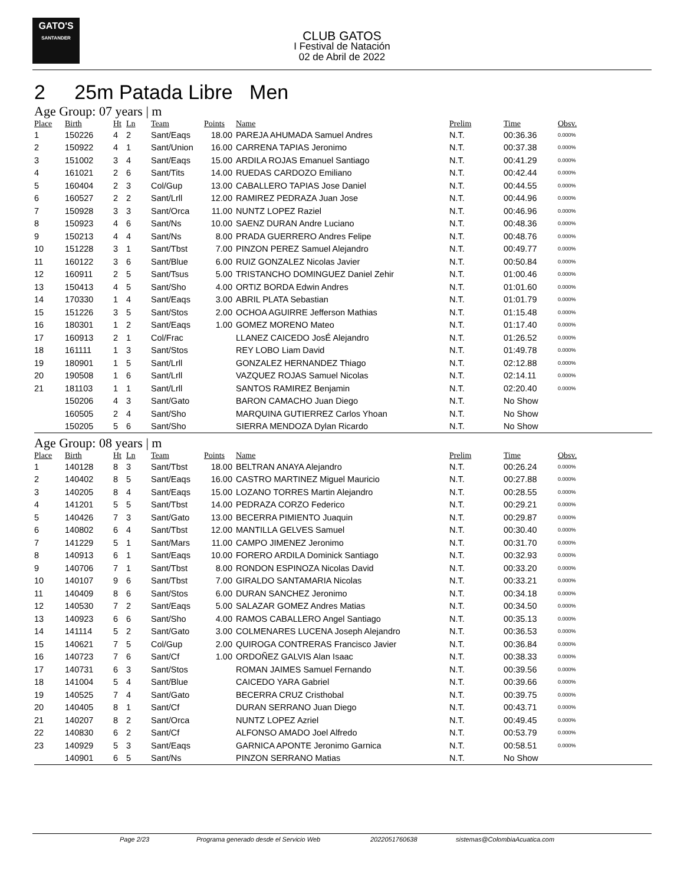GATO'S
SANTANDER
CLUB GATOS
I Festival de Natación
02 de Abril de 2022
2 25m Patada Libre Men
Age Group: 07 years | m
| Place | Birth | Ht | Ln | Team | Points | Name | Prelim | Time | Obsv. |
| --- | --- | --- | --- | --- | --- | --- | --- | --- | --- |
| 1 | 150226 | 4 | 2 | Sant/Eaqs | 18.00 | PAREJA AHUMADA Samuel Andres | N.T. | 00:36.36 | 0.000% |
| 2 | 150922 | 4 | 1 | Sant/Union | 16.00 | CARRENA TAPIAS Jeronimo | N.T. | 00:37.38 | 0.000% |
| 3 | 151002 | 3 | 4 | Sant/Eaqs | 15.00 | ARDILA ROJAS Emanuel Santiago | N.T. | 00:41.29 | 0.000% |
| 4 | 161021 | 2 | 6 | Sant/Tits | 14.00 | RUEDAS CARDOZO Emiliano | N.T. | 00:42.44 | 0.000% |
| 5 | 160404 | 2 | 3 | Col/Gup | 13.00 | CABALLERO TAPIAS Jose Daniel | N.T. | 00:44.55 | 0.000% |
| 6 | 160527 | 2 | 2 | Sant/Lrll | 12.00 | RAMIREZ PEDRAZA Juan Jose | N.T. | 00:44.96 | 0.000% |
| 7 | 150928 | 3 | 3 | Sant/Orca | 11.00 | NUNTZ LOPEZ Raziel | N.T. | 00:46.96 | 0.000% |
| 8 | 150923 | 4 | 6 | Sant/Ns | 10.00 | SAENZ DURAN Andre Luciano | N.T. | 00:48.36 | 0.000% |
| 9 | 150213 | 4 | 4 | Sant/Ns | 8.00 | PRADA GUERRERO Andres Felipe | N.T. | 00:48.76 | 0.000% |
| 10 | 151228 | 3 | 1 | Sant/Tbst | 7.00 | PINZON PEREZ Samuel Alejandro | N.T. | 00:49.77 | 0.000% |
| 11 | 160122 | 3 | 6 | Sant/Blue | 6.00 | RUIZ GONZALEZ Nicolas Javier | N.T. | 00:50.84 | 0.000% |
| 12 | 160911 | 2 | 5 | Sant/Tsus | 5.00 | TRISTANCHO DOMINGUEZ Daniel Zehir | N.T. | 01:00.46 | 0.000% |
| 13 | 150413 | 4 | 5 | Sant/Sho | 4.00 | ORTIZ BORDA Edwin Andres | N.T. | 01:01.60 | 0.000% |
| 14 | 170330 | 1 | 4 | Sant/Eaqs | 3.00 | ABRIL PLATA Sebastian | N.T. | 01:01.79 | 0.000% |
| 15 | 151226 | 3 | 5 | Sant/Stos | 2.00 | OCHOA AGUIRRE Jefferson Mathias | N.T. | 01:15.48 | 0.000% |
| 16 | 180301 | 1 | 2 | Sant/Eaqs | 1.00 | GOMEZ MORENO Mateo | N.T. | 01:17.40 | 0.000% |
| 17 | 160913 | 2 | 1 | Col/Frac | | LLANEZ CAICEDO JosÉ Alejandro | N.T. | 01:26.52 | 0.000% |
| 18 | 161111 | 1 | 3 | Sant/Stos | | REY LOBO Liam David | N.T. | 01:49.78 | 0.000% |
| 19 | 180901 | 1 | 5 | Sant/Lrll | | GONZALEZ HERNANDEZ Thiago | N.T. | 02:12.88 | 0.000% |
| 20 | 190508 | 1 | 6 | Sant/Lrll | | VAZQUEZ ROJAS Samuel Nicolas | N.T. | 02:14.11 | 0.000% |
| 21 | 181103 | 1 | 1 | Sant/Lrll | | SANTOS RAMIREZ Benjamin | N.T. | 02:20.40 | 0.000% |
| | 150206 | 4 | 3 | Sant/Gato | | BARON CAMACHO Juan Diego | N.T. | No Show | |
| | 160505 | 2 | 4 | Sant/Sho | | MARQUINA GUTIERREZ Carlos Yhoan | N.T. | No Show | |
| | 150205 | 5 | 6 | Sant/Sho | | SIERRA MENDOZA Dylan Ricardo | N.T. | No Show | |
Age Group: 08 years | m
| Place | Birth | Ht | Ln | Team | Points | Name | Prelim | Time | Obsv. |
| --- | --- | --- | --- | --- | --- | --- | --- | --- | --- |
| 1 | 140128 | 8 | 3 | Sant/Tbst | 18.00 | BELTRAN ANAYA Alejandro | N.T. | 00:26.24 | 0.000% |
| 2 | 140402 | 8 | 5 | Sant/Eaqs | 16.00 | CASTRO MARTINEZ Miguel Mauricio | N.T. | 00:27.88 | 0.000% |
| 3 | 140205 | 8 | 4 | Sant/Eaqs | 15.00 | LOZANO TORRES Martin Alejandro | N.T. | 00:28.55 | 0.000% |
| 4 | 141201 | 5 | 5 | Sant/Tbst | 14.00 | PEDRAZA CORZO Federico | N.T. | 00:29.21 | 0.000% |
| 5 | 140426 | 7 | 3 | Sant/Gato | 13.00 | BECERRA PIMIENTO Juaquin | N.T. | 00:29.87 | 0.000% |
| 6 | 140802 | 6 | 4 | Sant/Tbst | 12.00 | MANTILLA GELVES Samuel | N.T. | 00:30.40 | 0.000% |
| 7 | 141229 | 5 | 1 | Sant/Mars | 11.00 | CAMPO JIMENEZ Jeronimo | N.T. | 00:31.70 | 0.000% |
| 8 | 140913 | 6 | 1 | Sant/Eaqs | 10.00 | FORERO ARDILA Dominick Santiago | N.T. | 00:32.93 | 0.000% |
| 9 | 140706 | 7 | 1 | Sant/Tbst | 8.00 | RONDON ESPINOZA Nicolas David | N.T. | 00:33.20 | 0.000% |
| 10 | 140107 | 9 | 6 | Sant/Tbst | 7.00 | GIRALDO SANTAMARIA Nicolas | N.T. | 00:33.21 | 0.000% |
| 11 | 140409 | 8 | 6 | Sant/Stos | 6.00 | DURAN SANCHEZ Jeronimo | N.T. | 00:34.18 | 0.000% |
| 12 | 140530 | 7 | 2 | Sant/Eaqs | 5.00 | SALAZAR GOMEZ Andres Matias | N.T. | 00:34.50 | 0.000% |
| 13 | 140923 | 6 | 6 | Sant/Sho | 4.00 | RAMOS CABALLERO Angel Santiago | N.T. | 00:35.13 | 0.000% |
| 14 | 141114 | 5 | 2 | Sant/Gato | 3.00 | COLMENARES LUCENA Joseph Alejandro | N.T. | 00:36.53 | 0.000% |
| 15 | 140621 | 7 | 5 | Col/Gup | 2.00 | QUIROGA CONTRERAS Francisco Javier | N.T. | 00:36.84 | 0.000% |
| 16 | 140723 | 7 | 6 | Sant/Cf | 1.00 | ORDOÑEZ GALVIS Alan Isaac | N.T. | 00:38.33 | 0.000% |
| 17 | 140731 | 6 | 3 | Sant/Stos | | ROMAN JAIMES Samuel Fernando | N.T. | 00:39.56 | 0.000% |
| 18 | 141004 | 5 | 4 | Sant/Blue | | CAICEDO YARA Gabriel | N.T. | 00:39.66 | 0.000% |
| 19 | 140525 | 7 | 4 | Sant/Gato | | BECERRA CRUZ Cristhobal | N.T. | 00:39.75 | 0.000% |
| 20 | 140405 | 8 | 1 | Sant/Cf | | DURAN SERRANO Juan Diego | N.T. | 00:43.71 | 0.000% |
| 21 | 140207 | 8 | 2 | Sant/Orca | | NUNTZ LOPEZ Azriel | N.T. | 00:49.45 | 0.000% |
| 22 | 140830 | 6 | 2 | Sant/Cf | | ALFONSO AMADO Joel Alfredo | N.T. | 00:53.79 | 0.000% |
| 23 | 140929 | 5 | 3 | Sant/Eaqs | | GARNICA APONTE Jeronimo Garnica | N.T. | 00:58.51 | 0.000% |
| | 140901 | 6 | 5 | Sant/Ns | | PINZON SERRANO Matias | N.T. | No Show | |
Page 2/23 Programa generado desde el Servicio Web 2022051760638 sistemas@ColombiaAcuatica.com